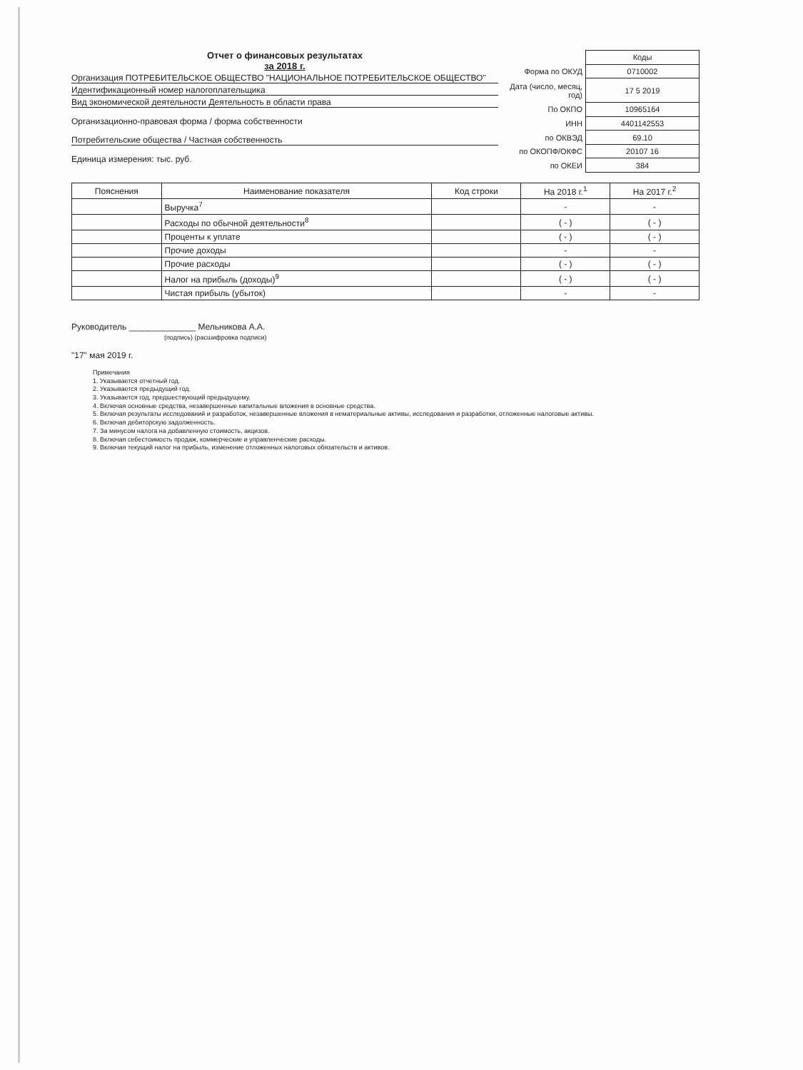Отчет о финансовых результатах
за 2018 г.
Организация ПОТРЕБИТЕЛЬСКОЕ ОБЩЕСТВО "НАЦИОНАЛЬНОЕ ПОТРЕБИТЕЛЬСКОЕ ОБЩЕСТВО"
Идентификационный номер налогоплательщика
Вид экономической деятельности Деятельность в области права
Организационно-правовая форма / форма собственности
Потребительские общества / Частная собственность
Единица измерения: тыс. руб.
| | Коды |
| Форма по ОКУД | 0710002 |
| Дата (число, месяц, год) | 17 5 2019 |
| По ОКПО | 10965164 |
| ИНН | 4401142553 |
| по ОКВЭД | 69.10 |
| по ОКОПФ/ОКФС | 20107 16 |
| по ОКЕИ | 384 |
| Пояснения | Наименование показателя | Код строки | На 2018 г.<sup>1</sup> | На 2017 г.<sup>2</sup> |
| --- | --- | --- | --- | --- |
| | Выручка<sup>7</sup> | | - | - |
| | Расходы по обычной деятельности<sup>8</sup> | | ( - ) | ( - ) |
| | Проценты к уплате | | ( - ) | ( - ) |
| | Прочие доходы | | - | - |
| | Прочие расходы | | ( - ) | ( - ) |
| | Налог на прибыль (доходы)<sup>9</sup> | | ( - ) | ( - ) |
| | Чистая прибыль (убыток) | | - | - |
Руководитель ______________ Мельникова А.А.
(подпись) (расшифровка подписи)
"17" мая 2019 г.
Примечания
1. Указывается отчетный год.
2. Указывается предыдущий год.
3. Указывается год, предшествующий предыдущему.
4. Включая основные средства, незавершенные капитальные вложения в основные средства.
5. Включая результаты исследований и разработок, незавершенные вложения в нематериальные активы, исследования и разработки, отложенные налоговые активы.
6. Включая дебиторскую задолженность.
7. За минусом налога на добавленную стоимость, акцизов.
8. Включая себестоимость продаж, коммерческие и управленческие расходы.
9. Включая текущий налог на прибыль, изменение отложенных налоговых обязательств и активов.